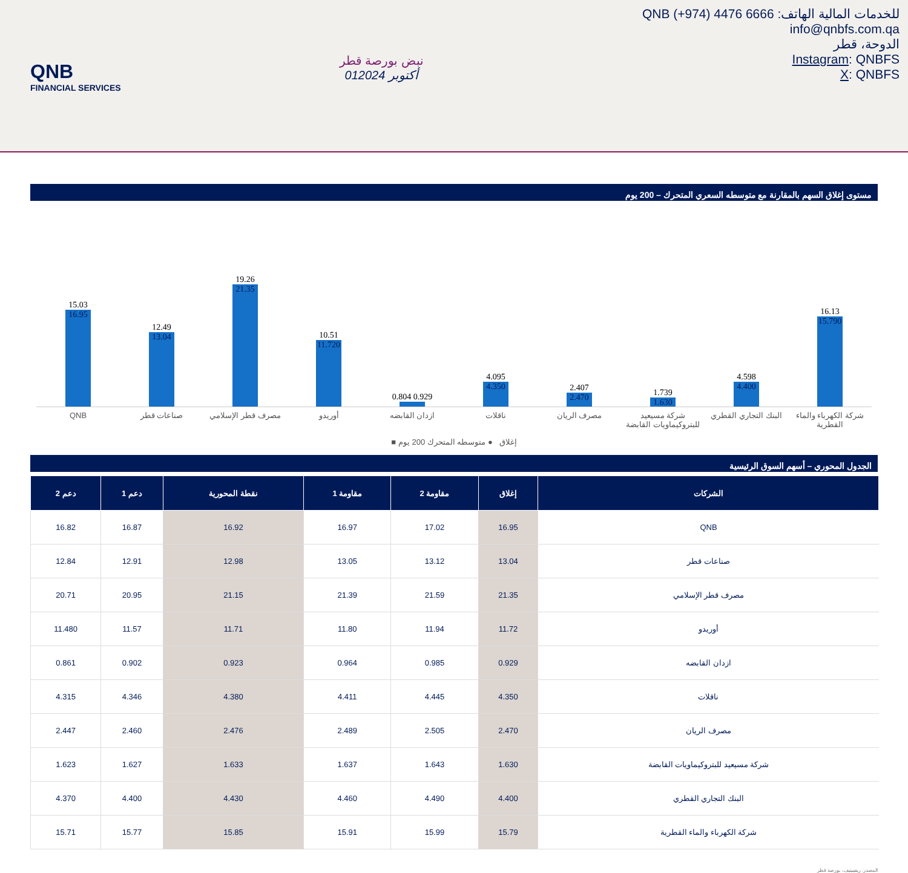QNB
FINANCIAL SERVICES
نبض بورصة قطر
01أكتوبر 2024
QNB للخدمات المالية الهاتف: 6666 4476 (974+)
info@qnbfs.com.qa
الدوحة، قطر
Instagram: QNBFS
X: QNBFS
مستوى إغلاق السهم بالمقارنة مع متوسطه السعري المتحرك – 200 يوم
15.03
16.95
12.49
13.04
19.26
21.35
10.51
11.720
0.804 0.929
4.095
4.350
2.407
2.470
1.739
1.630
4.598
4.400
16.13
15.790
QNB صناعات قطر مصرف قطر الإسلامي أوريدو ازدان القابضه ناقلات مصرف الريان شركة مسيعيد للبتروكيماويات القابضة البنك التجاري القطري شركة الكهرباء والماء القطرية
■ إغلاق ● متوسطه المتحرك 200 يوم
الجدول المحوري – أسهم السوق الرئيسية
| الشركات | إغلاق | مقاومة 2 | مقاومة 1 | نقطة المحورية | دعم 1 | دعم 2 |
| --- | --- | --- | --- | --- | --- | --- |
| QNB | 16.95 | 17.02 | 16.97 | 16.92 | 16.87 | 16.82 |
| صناعات قطر | 13.04 | 13.12 | 13.05 | 12.98 | 12.91 | 12.84 |
| مصرف قطر الإسلامي | 21.35 | 21.59 | 21.39 | 21.15 | 20.95 | 20.71 |
| أوريدو | 11.72 | 11.94 | 11.80 | 11.71 | 11.57 | 11.480 |
| ازدان القابضه | 0.929 | 0.985 | 0.964 | 0.923 | 0.902 | 0.861 |
| ناقلات | 4.350 | 4.445 | 4.411 | 4.380 | 4.346 | 4.315 |
| مصرف الريان | 2.470 | 2.505 | 2.489 | 2.476 | 2.460 | 2.447 |
| شركة مسيعيد للبتروكيماويات القابضة | 1.630 | 1.643 | 1.637 | 1.633 | 1.627 | 1.623 |
| البنك التجاري القطري | 4.400 | 4.490 | 4.460 | 4.430 | 4.400 | 4.370 |
| شركة الكهرباء والماء القطرية | 15.79 | 15.99 | 15.91 | 15.85 | 15.77 | 15.71 |
المصدر: ريفينيتيف، بورصة قطر